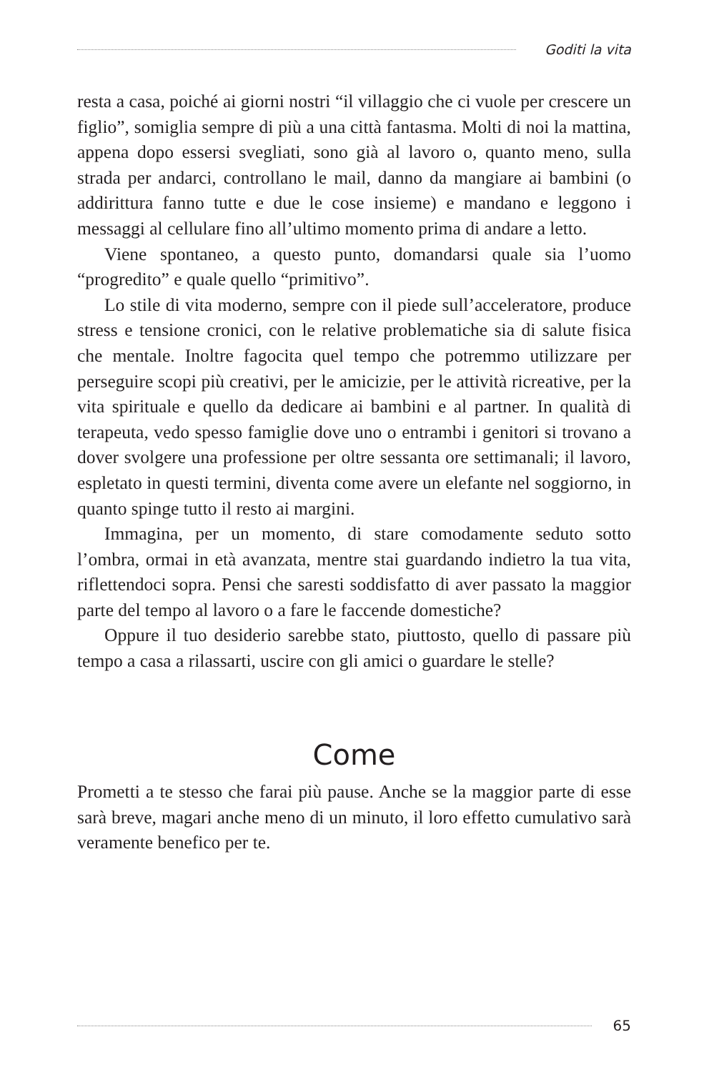Goditi la vita
resta a casa, poiché ai giorni nostri “il villaggio che ci vuole per crescere un figlio”, somiglia sempre di più a una città fantasma. Molti di noi la mattina, appena dopo essersi svegliati, sono già al lavoro o, quanto meno, sulla strada per andarci, controllano le mail, danno da mangiare ai bambini (o addirittura fanno tutte e due le cose insieme) e mandano e leggono i messaggi al cellulare fino all’ultimo momento prima di andare a letto.
Viene spontaneo, a questo punto, domandarsi quale sia l’uomo “progredito” e quale quello “primitivo”.
Lo stile di vita moderno, sempre con il piede sull’acceleratore, produce stress e tensione cronici, con le relative problematiche sia di salute fisica che mentale. Inoltre fagocita quel tempo che potremmo utilizzare per perseguire scopi più creativi, per le amicizie, per le attività ricreative, per la vita spirituale e quello da dedicare ai bambini e al partner. In qualità di terapeuta, vedo spesso famiglie dove uno o entrambi i genitori si trovano a dover svolgere una professione per oltre sessanta ore settimanali; il lavoro, espletato in questi termini, diventa come avere un elefante nel soggiorno, in quanto spinge tutto il resto ai margini.
Immagina, per un momento, di stare comodamente seduto sotto l’ombra, ormai in età avanzata, mentre stai guardando indietro la tua vita, riflettendoci sopra. Pensi che saresti soddisfatto di aver passato la maggior parte del tempo al lavoro o a fare le faccende domestiche?
Oppure il tuo desiderio sarebbe stato, piuttosto, quello di passare più tempo a casa a rilassarti, uscire con gli amici o guardare le stelle?
Come
Prometti a te stesso che farai più pause. Anche se la maggior parte di esse sarà breve, magari anche meno di un minuto, il loro effetto cumulativo sarà veramente benefico per te.
65